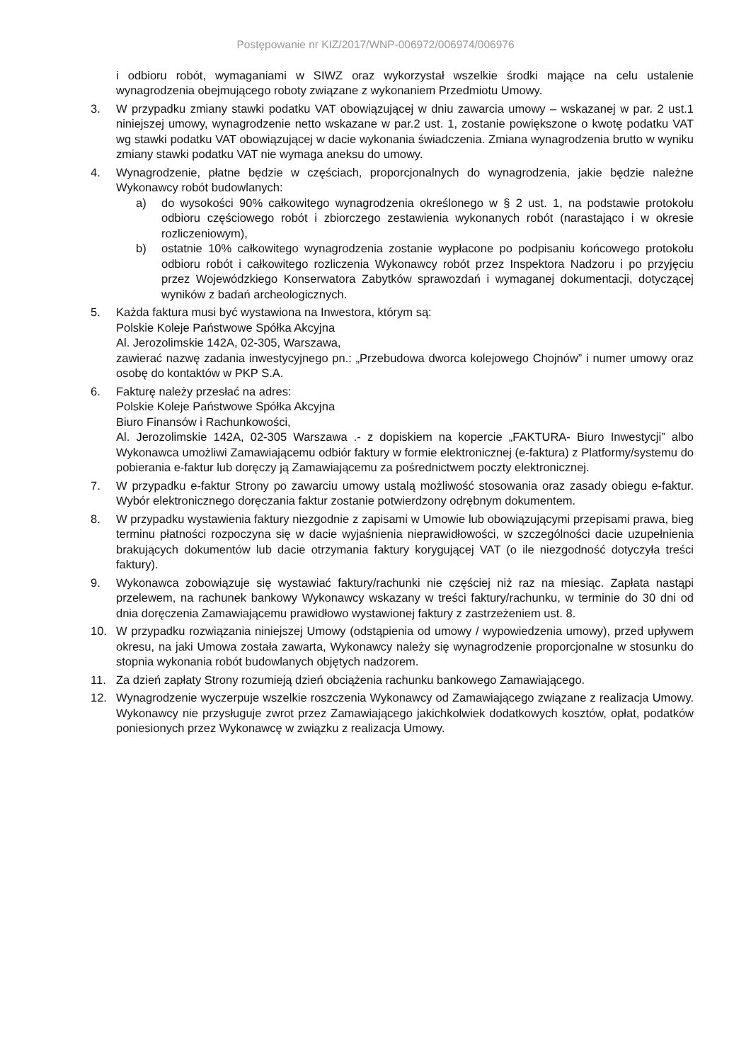Postępowanie nr KIZ/2017/WNP-006972/006974/006976
i odbioru robót, wymaganiami w SIWZ oraz wykorzystał wszelkie środki mające na celu ustalenie wynagrodzenia obejmującego roboty związane z wykonaniem Przedmiotu Umowy.
3. W przypadku zmiany stawki podatku VAT obowiązującej w dniu zawarcia umowy – wskazanej w par. 2 ust.1 niniejszej umowy, wynagrodzenie netto wskazane w par.2 ust. 1, zostanie powiększone o kwotę podatku VAT wg stawki podatku VAT obowiązującej w dacie wykonania świadczenia. Zmiana wynagrodzenia brutto w wyniku zmiany stawki podatku VAT nie wymaga aneksu do umowy.
4. Wynagrodzenie, płatne będzie w częściach, proporcjonalnych do wynagrodzenia, jakie będzie należne Wykonawcy robót budowlanych:
a) do wysokości 90% całkowitego wynagrodzenia określonego w § 2 ust. 1, na podstawie protokołu odbioru częściowego robót i zbiorczego zestawienia wykonanych robót (narastająco i w okresie rozliczeniowym),
b) ostatnie 10% całkowitego wynagrodzenia zostanie wypłacone po podpisaniu końcowego protokołu odbioru robót i całkowitego rozliczenia Wykonawcy robót przez Inspektora Nadzoru i po przyjęciu przez Wojewódzkiego Konserwatora Zabytków sprawozdań i wymaganej dokumentacji, dotyczącej wyników z badań archeologicznych.
5. Każda faktura musi być wystawiona na Inwestora, którym są:
Polskie Koleje Państwowe Spółka Akcyjna
Al. Jerozolimskie 142A, 02-305, Warszawa,
zawierać nazwę zadania inwestycyjnego pn.: „Przebudowa dworca kolejowego Chojnów” i numer umowy oraz osobę do kontaktów w PKP S.A.
6. Fakturę należy przesłać na adres:
Polskie Koleje Państwowe Spółka Akcyjna
Biuro Finansów i Rachunkowości,
Al. Jerozolimskie 142A, 02-305 Warszawa .- z dopiskiem na kopercie „FAKTURA- Biuro Inwestycji” albo Wykonawca umożliwi Zamawiającemu odbiór faktury w formie elektronicznej (e-faktura) z Platformy/systemu do pobierania e-faktur lub doręczy ją Zamawiającemu za pośrednictwem poczty elektronicznej.
7. W przypadku e-faktur Strony po zawarciu umowy ustalą możliwość stosowania oraz zasady obiegu e-faktur. Wybór elektronicznego doręczania faktur zostanie potwierdzony odrębnym dokumentem.
8. W przypadku wystawienia faktury niezgodnie z zapisami w Umowie lub obowiązującymi przepisami prawa, bieg terminu płatności rozpoczyna się w dacie wyjaśnienia nieprawidłowości, w szczególności dacie uzupełnienia brakujących dokumentów lub dacie otrzymania faktury korygującej VAT (o ile niezgodność dotyczyła treści faktury).
9. Wykonawca zobowiązuje się wystawiać faktury/rachunki nie częściej niż raz na miesiąc. Zapłata nastąpi przelewem, na rachunek bankowy Wykonawcy wskazany w treści faktury/rachunku, w terminie do 30 dni od dnia doręczenia Zamawiającemu prawidłowo wystawionej faktury z zastrzeżeniem ust. 8.
10. W przypadku rozwiązania niniejszej Umowy (odstąpienia od umowy / wypowiedzenia umowy), przed upływem okresu, na jaki Umowa została zawarta, Wykonawcy należy się wynagrodzenie proporcjonalne w stosunku do stopnia wykonania robót budowlanych objętych nadzorem.
11. Za dzień zapłaty Strony rozumieją dzień obciążenia rachunku bankowego Zamawiającego.
12. Wynagrodzenie wyczerpuje wszelkie roszczenia Wykonawcy od Zamawiającego związane z realizacja Umowy. Wykonawcy nie przysługuje zwrot przez Zamawiającego jakichkolwiek dodatkowych kosztów, opłat, podatków poniesionych przez Wykonawcę w związku z realizacja Umowy.